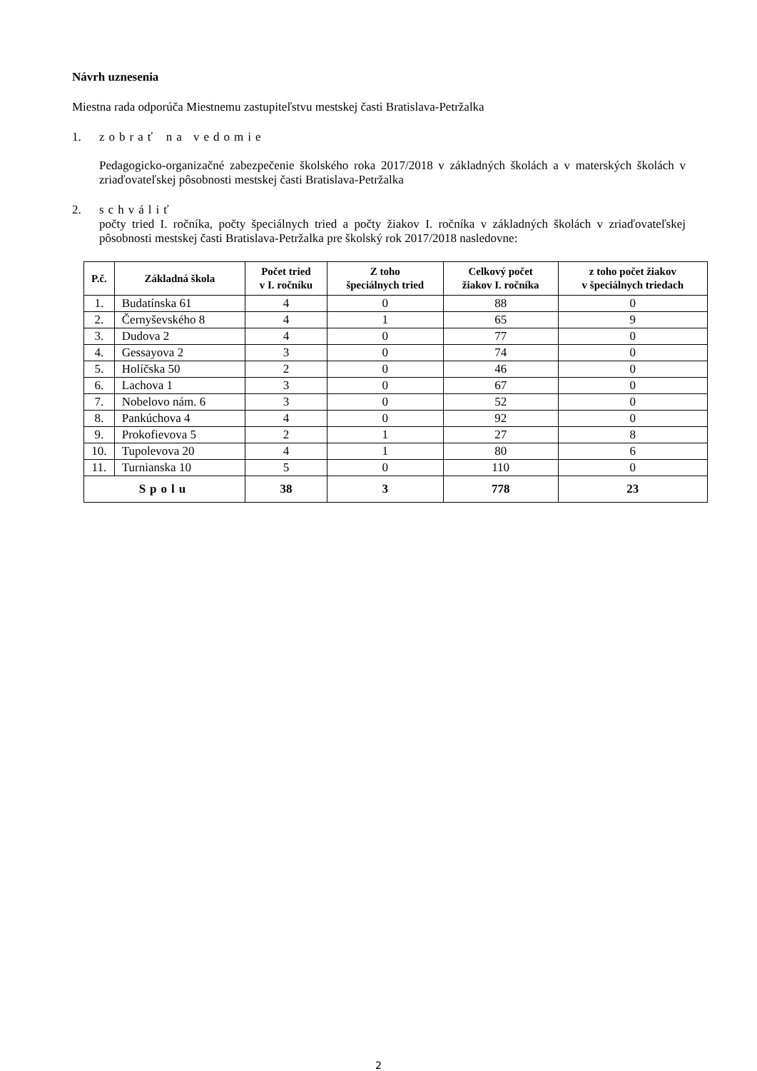Návrh uznesenia
Miestna rada odporúča Miestnemu zastupiteľstvu mestskej časti Bratislava-Petržalka
1. zobrať na vedomie
Pedagogicko-organizačné zabezpečenie školského roka 2017/2018 v základných školách a v materských školách v zriaďovateľskej pôsobnosti mestskej časti Bratislava-Petržalka
2. schváliť
počty tried I. ročníka, počty špeciálnych tried a počty žiakov I. ročníka v základných školách v zriaďovateľskej pôsobnosti mestskej časti Bratislava-Petržalka pre školský rok 2017/2018 nasledovne:
| P.č. | Základná škola | Počet tried v I. ročníku | Z toho špeciálnych tried | Celkový počet žiakov I. ročníka | z toho počet žiakov v špeciálnych triedach |
| --- | --- | --- | --- | --- | --- |
| 1. | Budatínska 61 | 4 | 0 | 88 | 0 |
| 2. | Černyševského 8 | 4 | 1 | 65 | 9 |
| 3. | Dudova 2 | 4 | 0 | 77 | 0 |
| 4. | Gessayova 2 | 3 | 0 | 74 | 0 |
| 5. | Holíčska 50 | 2 | 0 | 46 | 0 |
| 6. | Lachova 1 | 3 | 0 | 67 | 0 |
| 7. | Nobelovo nám. 6 | 3 | 0 | 52 | 0 |
| 8. | Pankúchova 4 | 4 | 0 | 92 | 0 |
| 9. | Prokofievova 5 | 2 | 1 | 27 | 8 |
| 10. | Tupolevova 20 | 4 | 1 | 80 | 6 |
| 11. | Turnianska 10 | 5 | 0 | 110 | 0 |
| Spolu | | 38 | 3 | 778 | 23 |
2